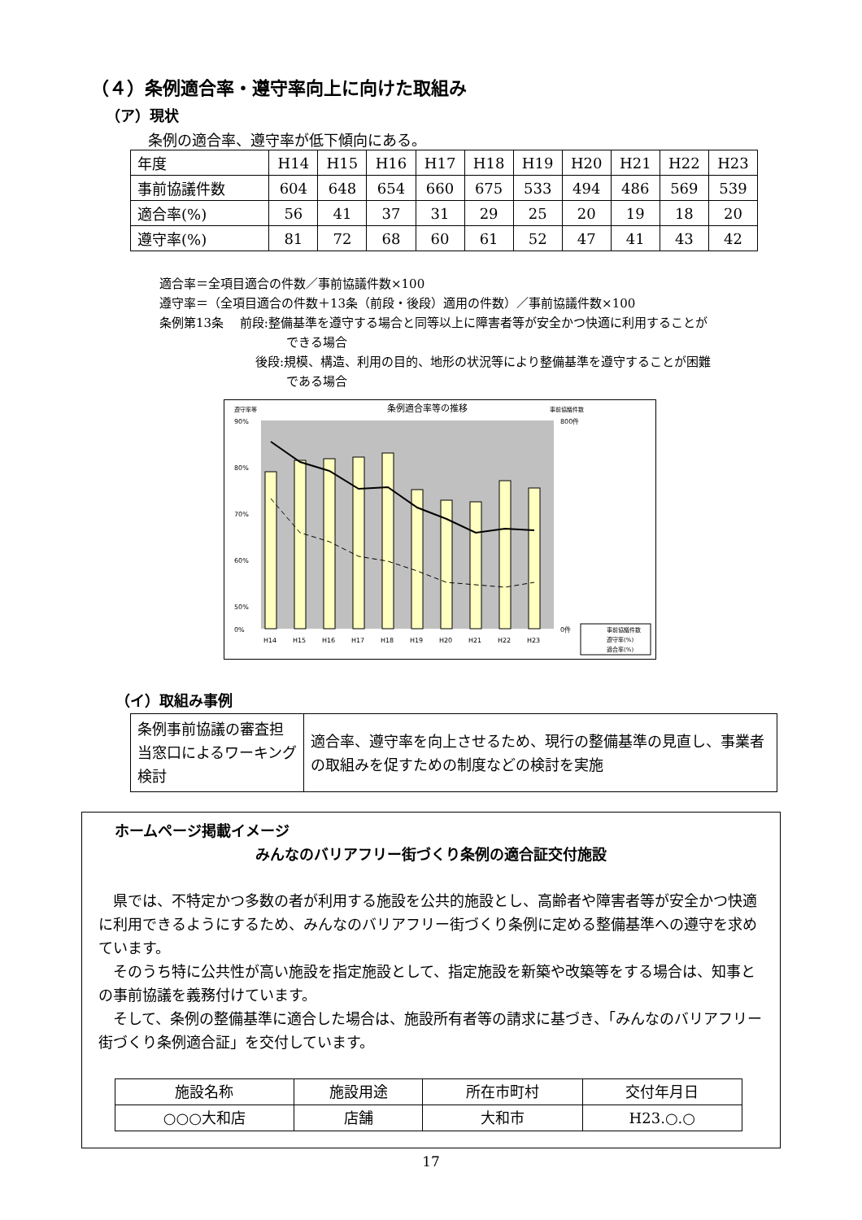（４）条例適合率・遵守率向上に向けた取組み
（ア）現状
条例の適合率、遵守率が低下傾向にある。
| 年度 | H14 | H15 | H16 | H17 | H18 | H19 | H20 | H21 | H22 | H23 |
| 事前協議件数 | 604 | 648 | 654 | 660 | 675 | 533 | 494 | 486 | 569 | 539 |
| 適合率(%) | 56 | 41 | 37 | 31 | 29 | 25 | 20 | 19 | 18 | 20 |
| 遵守率(%) | 81 | 72 | 68 | 60 | 61 | 52 | 47 | 41 | 43 | 42 |
適合率＝全項目適合の件数／事前協議件数×100
遵守率＝（全項目適合の件数＋13条（前段・後段）適用の件数）／事前協議件数×100
条例第13条　 前段:整備基準を遵守する場合と同等以上に障害者等が安全かつ快適に利用することが
できる場合
後段:規模、構造、利用の目的、地形の状況等により整備基準を遵守することが困難
である場合
遵守率等
条例適合率等の推移
事前協議件数
90%
80%
70%
60%
50%
0%
800件
0件
H14
H15
H16
H17
H18
H19
H20
H21
H22
H23
事前協議件数
遵守率(%)
適合率(%)
（イ）取組み事例
| 条例事前協議の審査担当窓口によるワーキング検討 | 適合率、遵守率を向上させるため、現行の整備基準の見直し、事業者の取組みを促すための制度などの検討を実施 |
ホームページ掲載イメージ
みんなのバリアフリー街づくり条例の適合証交付施設
　県では、不特定かつ多数の者が利用する施設を公共的施設とし、高齢者や障害者等が安全かつ快適に利用できるようにするため、みんなのバリアフリー街づくり条例に定める整備基準への遵守を求めています。
　そのうち特に公共性が高い施設を指定施設として、指定施設を新築や改築等をする場合は、知事との事前協議を義務付けています。
　そして、条例の整備基準に適合した場合は、施設所有者等の請求に基づき、「みんなのバリアフリー街づくり条例適合証」を交付しています。
| 施設名称 | 施設用途 | 所在市町村 | 交付年月日 |
| ○○○大和店 | 店舗 | 大和市 | H23.○.○ |
17